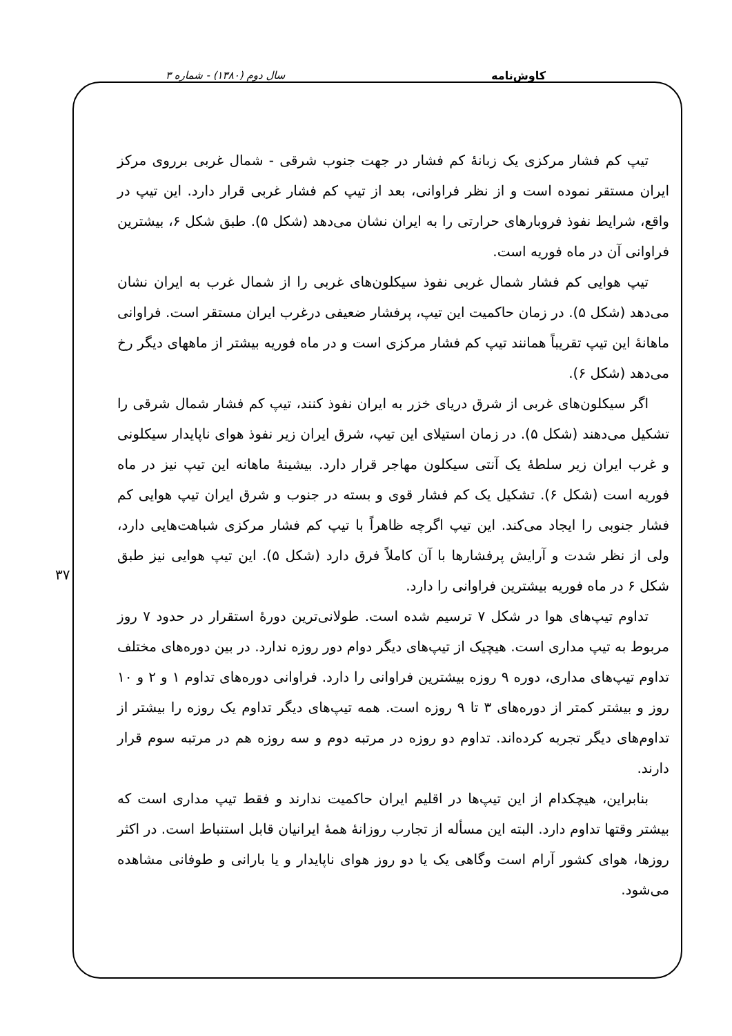سال دوم (۱۳۸۰) - شماره ۳ کاوش‌نامه
۳۷
تیپ کم فشار مرکزی یک زبانهٔ کم فشار در جهت جنوب شرقی - شمال غربی برروی مرکز ایران مستقر نموده است و از نظر فراوانی، بعد از تیپ کم فشار غربی قرار دارد. این تیپ در واقع، شرایط نفوذ فروبارهای حرارتی را به ایران نشان می‌دهد (شکل ۵). طبق شکل ۶، بیشترین فراوانی آن در ماه فوریه است.
تیپ هوایی کم فشار شمال غربی نفوذ سیکلون‌های غربی را از شمال غرب به ایران نشان می‌دهد (شکل ۵). در زمان حاکمیت این تیپ، پرفشار ضعیفی درغرب ایران مستقر است. فراوانی ماهانهٔ این تیپ تقریباً همانند تیپ کم فشار مرکزی است و در ماه فوریه بیشتر از ماههای دیگر رخ می‌دهد (شکل ۶).
اگر سیکلون‌های غربی از شرق دریای خزر به ایران نفوذ کنند، تیپ کم فشار شمال شرقی را تشکیل می‌دهند (شکل ۵). در زمان استیلای این تیپ، شرق ایران زیر نفوذ هوای ناپایدار سیکلونی و غرب ایران زیر سلطهٔ یک آنتی سیکلون مهاجر قرار دارد. بیشینهٔ ماهانه این تیپ نیز در ماه فوریه است (شکل ۶). تشکیل یک کم فشار قوی و بسته در جنوب و شرق ایران تیپ هوایی کم فشار جنوبی را ایجاد می‌کند. این تیپ اگرچه ظاهراً با تیپ کم فشار مرکزی شباهت‌هایی دارد، ولی از نظر شدت و آرایش پرفشارها با آن کاملاً فرق دارد (شکل ۵). این تیپ هوایی نیز طبق شکل ۶ در ماه فوریه بیشترین فراوانی را دارد.
تداوم تیپ‌های هوا در شکل ۷ ترسیم شده است. طولانی‌ترین دورهٔ استقرار در حدود ۷ روز مربوط به تیپ مداری است. هیچیک از تیپ‌های دیگر دوام دور روزه ندارد. در بین دوره‌های مختلف تداوم تیپ‌های مداری، دوره ۹ روزه بیشترین فراوانی را دارد. فراوانی دوره‌های تداوم ۱ و ۲ و ۱۰ روز و بیشتر کمتر از دوره‌های ۳ تا ۹ روزه است. همه تیپ‌های دیگر تداوم یک روزه را بیشتر از تداوم‌های دیگر تجربه کرده‌اند. تداوم دو روزه در مرتبه دوم و سه روزه هم در مرتبه سوم قرار دارند.
بنابراین، هیچکدام از این تیپ‌ها در اقلیم ایران حاکمیت ندارند و فقط تیپ مداری است که بیشتر وقتها تداوم دارد. البته این مسأله از تجارب روزانهٔ همهٔ ایرانیان قابل استنباط است. در اکثر روزها، هوای کشور آرام است وگاهی یک یا دو روز هوای ناپایدار و یا بارانی و طوفانی مشاهده می‌شود.